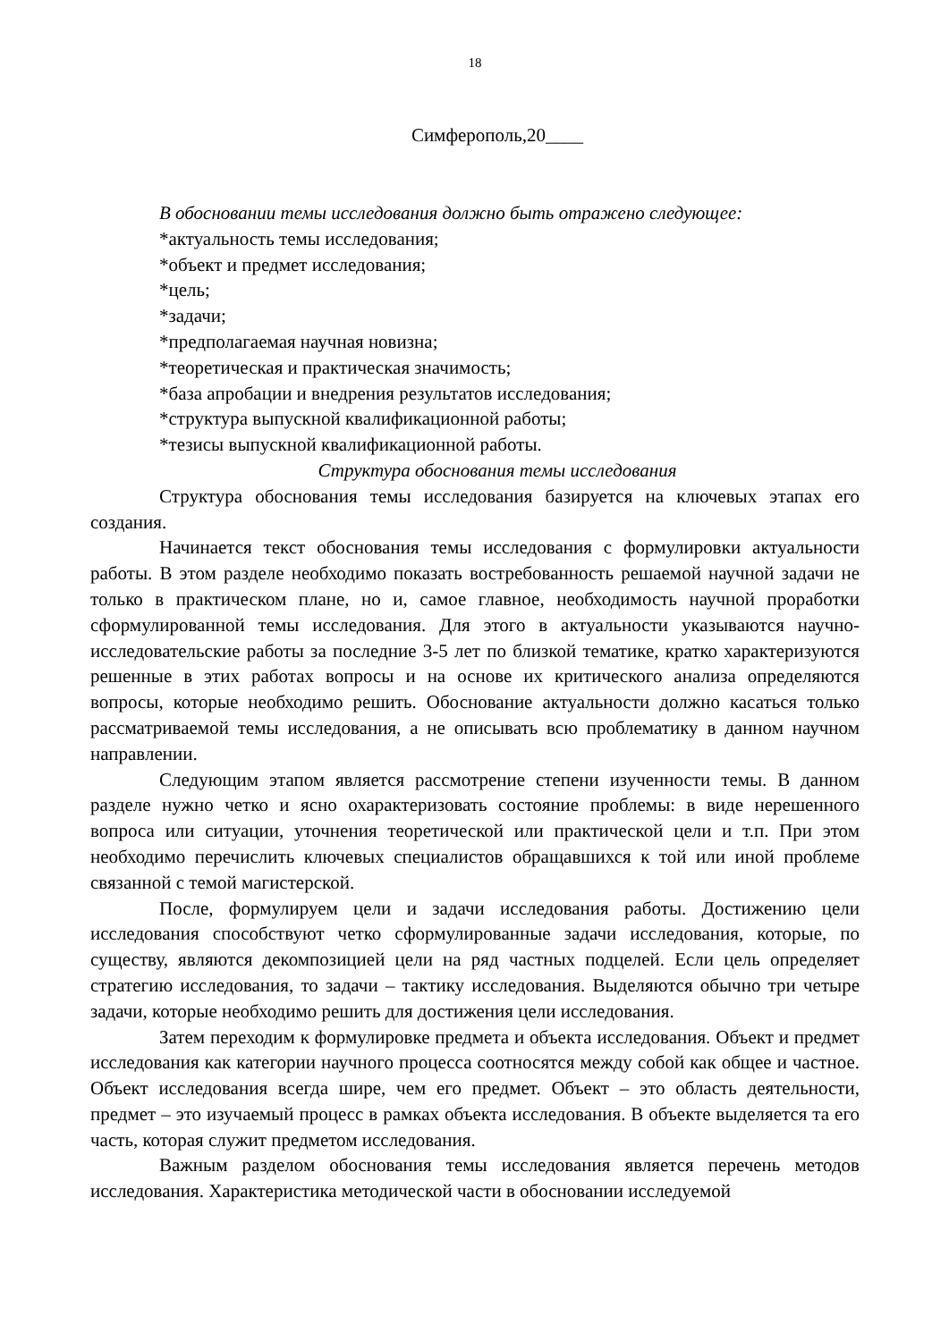18
Симферополь,20____
В обосновании темы исследования должно быть отражено следующее:
*актуальность темы исследования;
*объект и предмет исследования;
*цель;
*задачи;
*предполагаемая научная новизна;
*теоретическая и практическая значимость;
*база апробации и внедрения результатов исследования;
*структура выпускной квалификационной работы;
*тезисы выпускной квалификационной работы.
Структура обоснования темы исследования
Структура обоснования темы исследования базируется на ключевых этапах его создания.
Начинается текст обоснования темы исследования с формулировки актуальности работы. В этом разделе необходимо показать востребованность решаемой научной задачи не только в практическом плане, но и, самое главное, необходимость научной проработки сформулированной темы исследования. Для этого в актуальности указываются научно-исследовательские работы за последние 3-5 лет по близкой тематике, кратко характеризуются решенные в этих работах вопросы и на основе их критического анализа определяются вопросы, которые необходимо решить. Обоснование актуальности должно касаться только рассматриваемой темы исследования, а не описывать всю проблематику в данном научном направлении.
Следующим этапом является рассмотрение степени изученности темы. В данном разделе нужно четко и ясно охарактеризовать состояние проблемы: в виде нерешенного вопроса или ситуации, уточнения теоретической или практической цели и т.п. При этом необходимо перечислить ключевых специалистов обращавшихся к той или иной проблеме связанной с темой магистерской.
После, формулируем цели и задачи исследования работы. Достижению цели исследования способствуют четко сформулированные задачи исследования, которые, по существу, являются декомпозицией цели на ряд частных подцелей. Если цель определяет стратегию исследования, то задачи – тактику исследования. Выделяются обычно три четыре задачи, которые необходимо решить для достижения цели исследования.
Затем переходим к формулировке предмета и объекта исследования. Объект и предмет исследования как категории научного процесса соотносятся между собой как общее и частное. Объект исследования всегда шире, чем его предмет. Объект – это область деятельности, предмет – это изучаемый процесс в рамках объекта исследования. В объекте выделяется та его часть, которая служит предметом исследования.
Важным разделом обоснования темы исследования является перечень методов исследования. Характеристика методической части в обосновании исследуемой